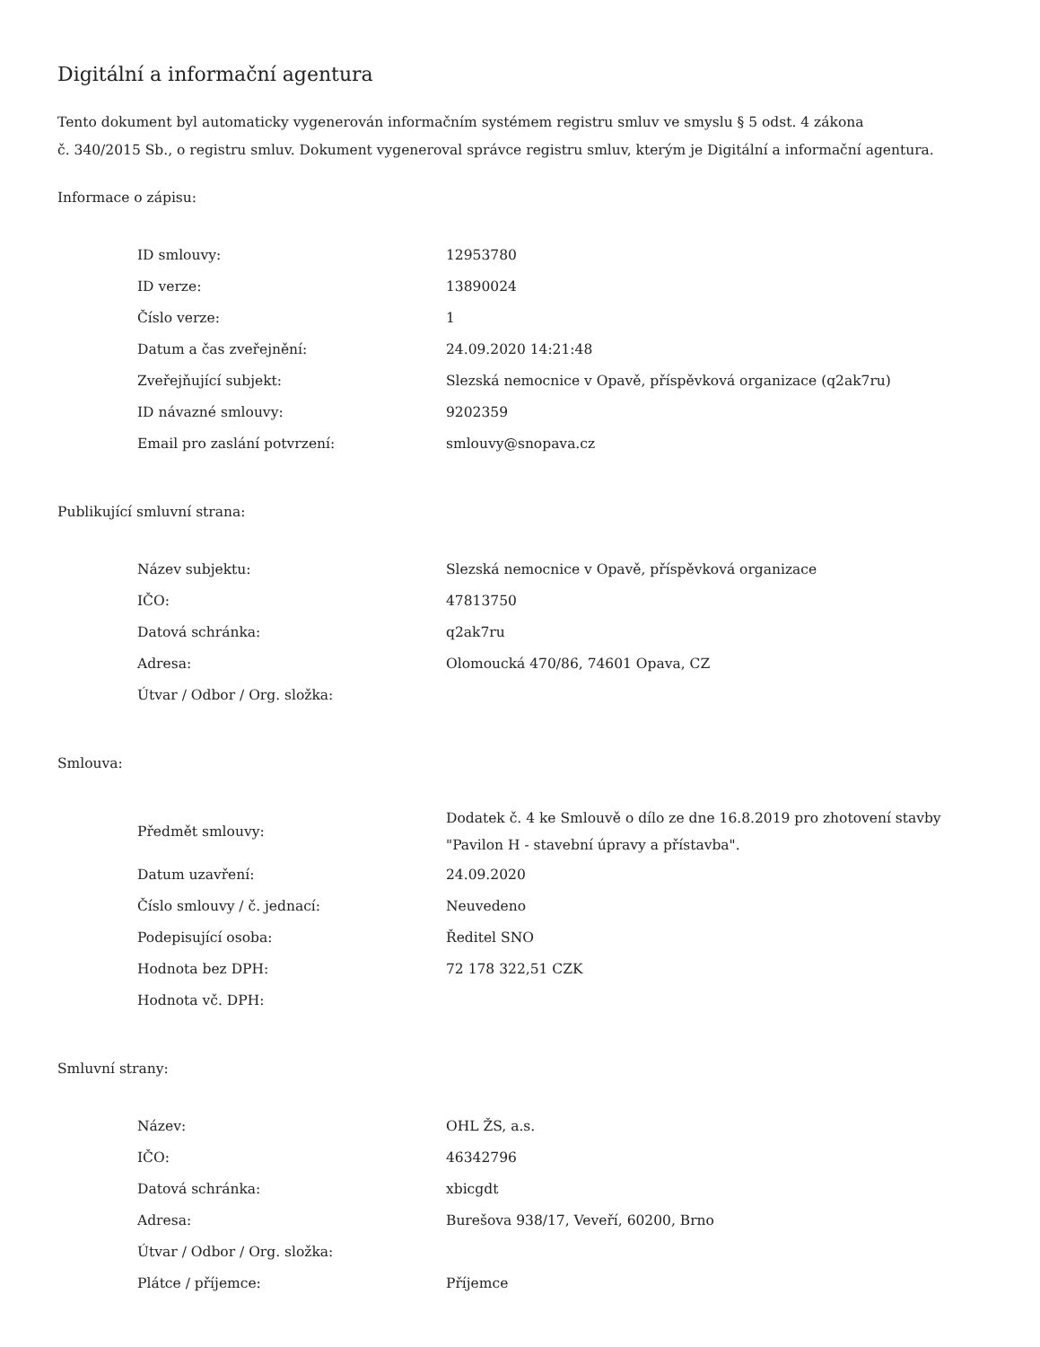Digitální a informační agentura
Tento dokument byl automaticky vygenerován informačním systémem registru smluv ve smyslu § 5 odst. 4 zákona
č. 340/2015 Sb., o registru smluv. Dokument vygeneroval správce registru smluv, kterým je Digitální a informační agentura.
Informace o zápisu:
| ID smlouvy: | 12953780 |
| ID verze: | 13890024 |
| Číslo verze: | 1 |
| Datum a čas zveřejnění: | 24.09.2020 14:21:48 |
| Zveřejňující subjekt: | Slezská nemocnice v Opavě, příspěvková organizace (q2ak7ru) |
| ID návazné smlouvy: | 9202359 |
| Email pro zaslání potvrzení: | smlouvy@snopava.cz |
Publikující smluvní strana:
| Název subjektu: | Slezská nemocnice v Opavě, příspěvková organizace |
| IČO: | 47813750 |
| Datová schránka: | q2ak7ru |
| Adresa: | Olomoucká 470/86, 74601 Opava, CZ |
| Útvar / Odbor / Org. složka: | |
Smlouva:
| Předmět smlouvy: | Dodatek č. 4 ke Smlouvě o dílo ze dne 16.8.2019 pro zhotovení stavby "Pavilon H - stavební úpravy a přístavba". |
| Datum uzavření: | 24.09.2020 |
| Číslo smlouvy / č. jednací: | Neuvedeno |
| Podepisující osoba: | Ředitel SNO |
| Hodnota bez DPH: | 72 178 322,51 CZK |
| Hodnota vč. DPH: | |
Smluvní strany:
| Název: | OHL ŽS, a.s. |
| IČO: | 46342796 |
| Datová schránka: | xbicgdt |
| Adresa: | Burešova 938/17, Veveří, 60200, Brno |
| Útvar / Odbor / Org. složka: | |
| Plátce / příjemce: | Příjemce |